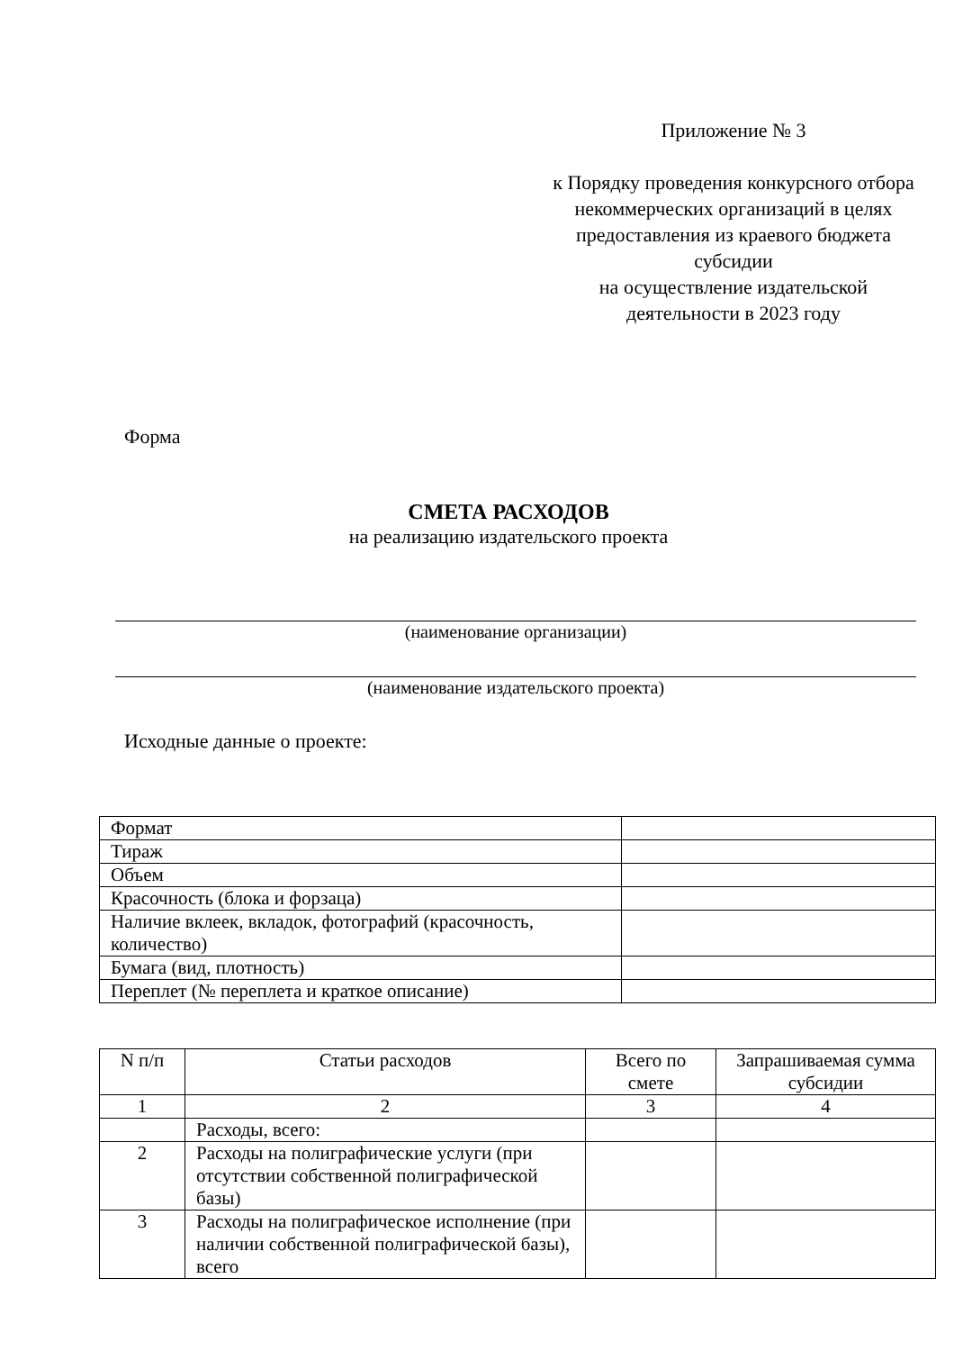Приложение № 3
к Порядку проведения конкурсного отбора некоммерческих организаций в целях предоставления из краевого бюджета субсидии
на осуществление издательской деятельности в 2023 году
Форма
СМЕТА РАСХОДОВ
на реализацию издательского проекта
(наименование организации)
(наименование издательского проекта)
Исходные данные о проекте:
| Формат | |
| Тираж | |
| Объем | |
| Красочность (блока и форзаца) | |
| Наличие вклеек, вкладок, фотографий (красочность, количество) | |
| Бумага (вид, плотность) | |
| Переплет (№ переплета и краткое описание) | |
| N п/п | Статьи расходов | Всего по смете | Запрашиваемая сумма субсидии |
| --- | --- | --- | --- |
| 1 | 2 | 3 | 4 |
| | Расходы, всего: | | |
| 2 | Расходы на полиграфические услуги (при отсутствии собственной полиграфической базы) | | |
| 3 | Расходы на полиграфическое исполнение (при наличии собственной полиграфической базы), всего | | |